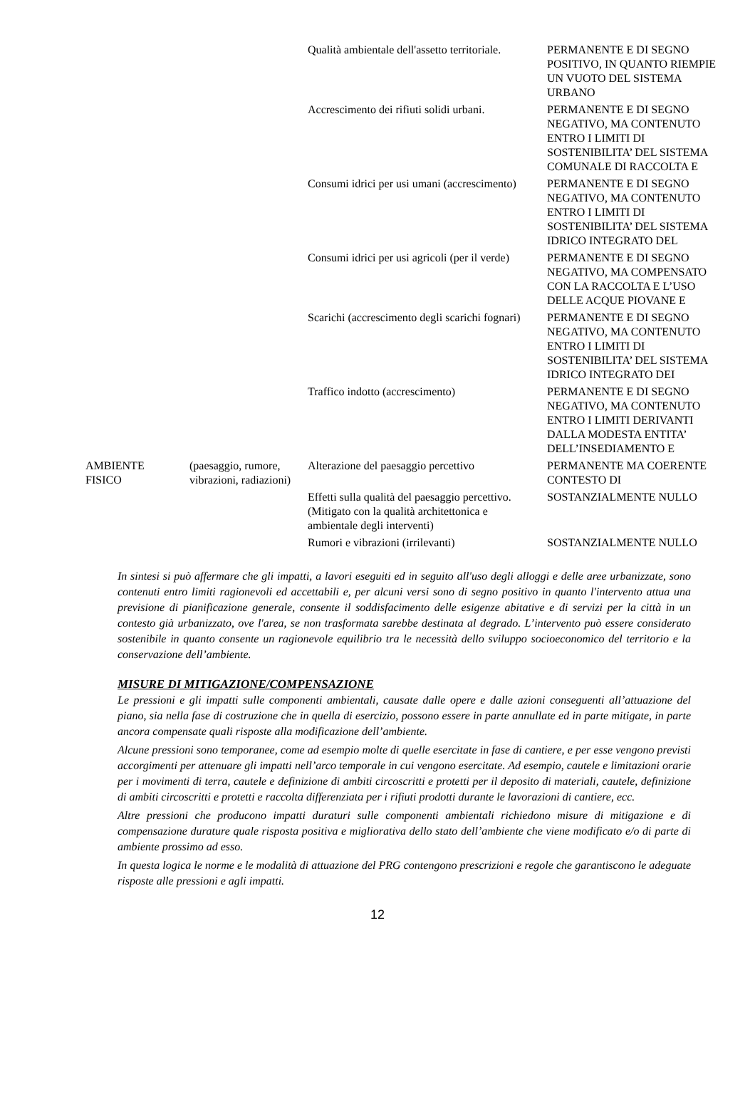| | | Qualità ambientale dell'assetto territoriale. | PERMANENTE E DI SEGNO POSITIVO, IN QUANTO RIEMPIE UN VUOTO DEL SISTEMA URBANO |
| | | Accrescimento dei rifiuti solidi urbani. | PERMANENTE E DI SEGNO NEGATIVO, MA CONTENUTO ENTRO I LIMITI DI SOSTENIBILITA’ DEL SISTEMA COMUNALE DI RACCOLTA E |
| | | Consumi idrici per usi umani (accrescimento) | PERMANENTE E DI SEGNO NEGATIVO, MA CONTENUTO ENTRO I LIMITI DI SOSTENIBILITA’ DEL SISTEMA IDRICO INTEGRATO DEL |
| | | Consumi idrici per usi agricoli (per il verde) | PERMANENTE E DI SEGNO NEGATIVO, MA COMPENSATO CON LA RACCOLTA E L’USO DELLE ACQUE PIOVANE E |
| | | Scarichi (accrescimento degli scarichi fognari) | PERMANENTE E DI SEGNO NEGATIVO, MA CONTENUTO ENTRO I LIMITI DI SOSTENIBILITA’ DEL SISTEMA IDRICO INTEGRATO DEI |
| | | Traffico indotto (accrescimento) | PERMANENTE E DI SEGNO NEGATIVO, MA CONTENUTO ENTRO I LIMITI DERIVANTI DALLA MODESTA ENTITA’ DELL’INSEDIAMENTO E |
| AMBIENTE FISICO | (paesaggio, rumore, vibrazioni, radiazioni) | Alterazione del paesaggio percettivo | PERMANENTE MA COERENTE CONTESTO DI |
| | | Effetti sulla qualità del paesaggio percettivo. (Mitigato con la qualità architettonica e ambientale degli interventi) | SOSTANZIALMENTE NULLO |
| | | Rumori e vibrazioni (irrilevanti) | SOSTANZIALMENTE NULLO |
In sintesi si può affermare che gli impatti, a lavori eseguiti ed in seguito all'uso degli alloggi e delle aree urbanizzate, sono contenuti entro limiti ragionevoli ed accettabili e, per alcuni versi sono di segno positivo in quanto l'intervento attua una previsione di pianificazione generale, consente il soddisfacimento delle esigenze abitative e di servizi per la città in un contesto già urbanizzato, ove l'area, se non trasformata sarebbe destinata al degrado. L’intervento può essere considerato sostenibile in quanto consente un ragionevole equilibrio tra le necessità dello sviluppo socioeconomico del territorio e la conservazione dell’ambiente.
MISURE DI MITIGAZIONE/COMPENSAZIONE
Le pressioni e gli impatti sulle componenti ambientali, causate dalle opere e dalle azioni conseguenti all’attuazione del piano, sia nella fase di costruzione che in quella di esercizio, possono essere in parte annullate ed in parte mitigate, in parte ancora compensate quali risposte alla modificazione dell’ambiente.
Alcune pressioni sono temporanee, come ad esempio molte di quelle esercitate in fase di cantiere, e per esse vengono previsti accorgimenti per attenuare gli impatti nell’arco temporale in cui vengono esercitate. Ad esempio, cautele e limitazioni orarie per i movimenti di terra, cautele e definizione di ambiti circoscritti e protetti per il deposito di materiali, cautele, definizione di ambiti circoscritti e protetti e raccolta differenziata per i rifiuti prodotti durante le lavorazioni di cantiere, ecc.
Altre pressioni che producono impatti duraturi sulle componenti ambientali richiedono misure di mitigazione e di compensazione durature quale risposta positiva e migliorativa dello stato dell’ambiente che viene modificato e/o di parte di ambiente prossimo ad esso.
In questa logica le norme e le modalità di attuazione del PRG contengono prescrizioni e regole che garantiscono le adeguate risposte alle pressioni e agli impatti.
12